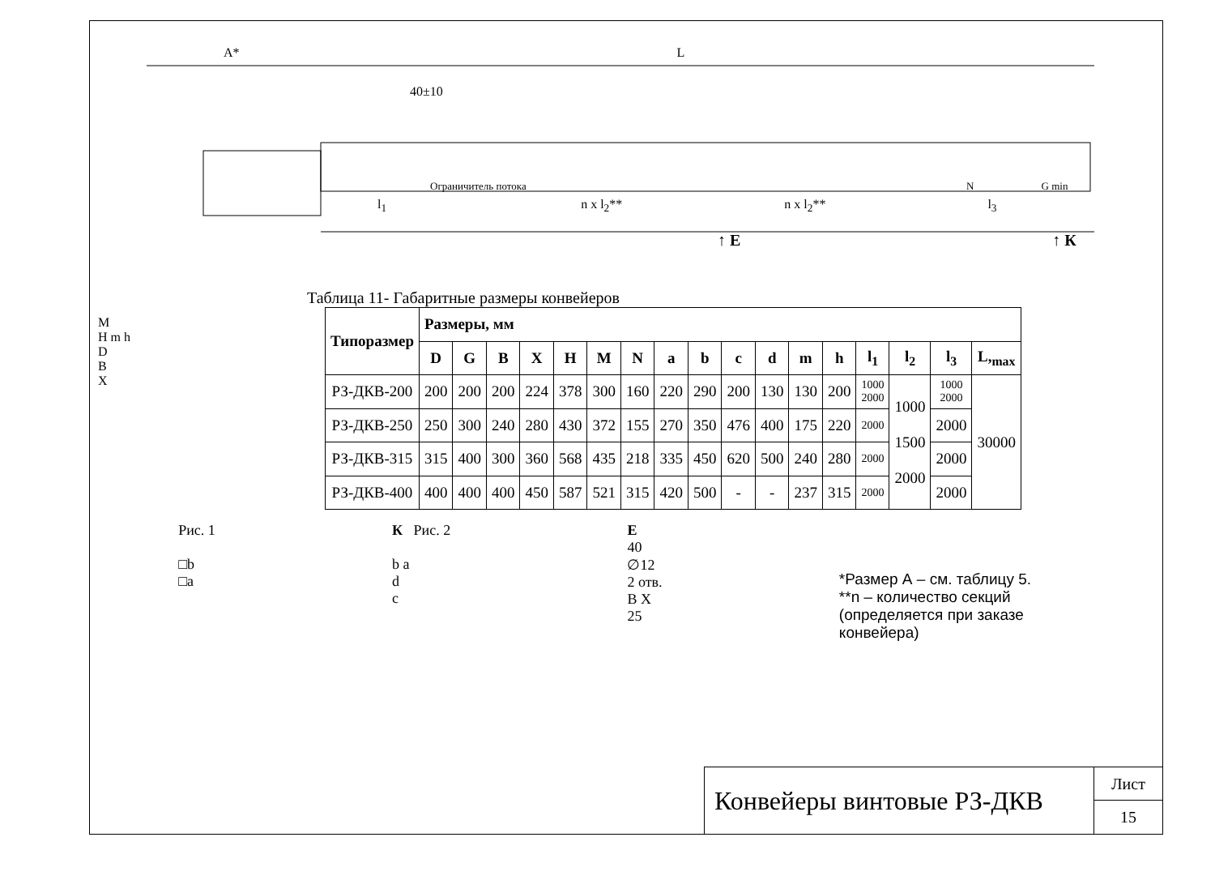A* L
40±10
Ограничитель потока N G min
l<sub>1</sub> n x l<sub>2</sub>** n x l<sub>2</sub>** l<sub>3</sub>
↑ Е ↑ К
Таблица 11- Габаритные размеры конвейеров
M
H m h
D
B
X
| Типоразмер | Размеры, мм | | | | | | | | | | | | | | | | |
| --- | --- | --- | --- | --- | --- | --- | --- | --- | --- | --- | --- | --- | --- | --- | --- | --- | --- |
| | D | G | B | X | H | M | N | a | b | c | d | m | h | l<sub>1</sub> | l<sub>2</sub> | l<sub>3</sub> | L,<sub>max</sub> |
| РЗ-ДКВ-200 | 200 | 200 | 200 | 224 | 378 | 300 | 160 | 220 | 290 | 200 | 130 | 130 | 200 | 1000 2000 | 1000 1500 2000 | 1000 2000 | 30000 |
| РЗ-ДКВ-250 | 250 | 300 | 240 | 280 | 430 | 372 | 155 | 270 | 350 | 476 | 400 | 175 | 220 | 2000 | | 2000 | |
| РЗ-ДКВ-315 | 315 | 400 | 300 | 360 | 568 | 435 | 218 | 335 | 450 | 620 | 500 | 240 | 280 | 2000 | | 2000 | |
| РЗ-ДКВ-400 | 400 | 400 | 400 | 450 | 587 | 521 | 315 | 420 | 500 | - | - | 237 | 315 | 2000 | | 2000 | |
Рис. 1
□b
□a
К Рис. 2
b a
d
c
Е
40
∅12
2 отв.
B X
25
*Размер А – см. таблицу 5.
**n – количество секций (определяется при заказе конвейера)
Конвейеры винтовые РЗ-ДКВ
Лист
15